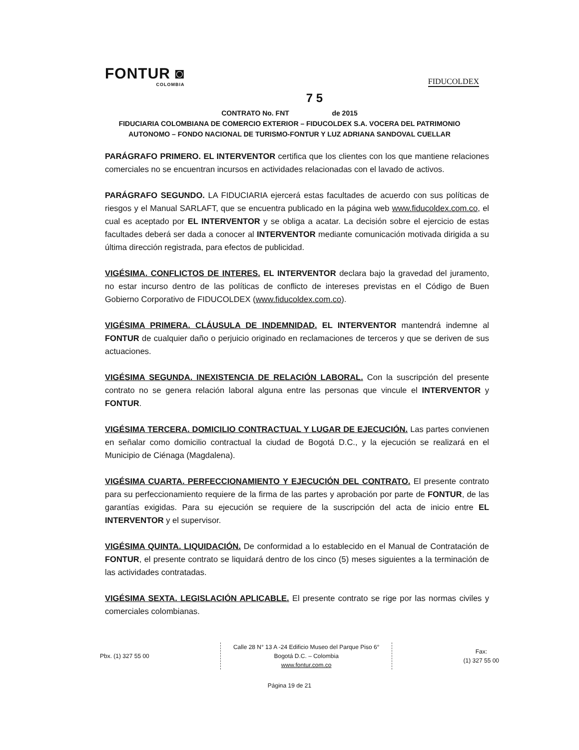FONTUR ◙
COLOMBIA
FIDUCOLDEX
7 5
CONTRATO No. FNT de 2015
FIDUCIARIA COLOMBIANA DE COMERCIO EXTERIOR – FIDUCOLDEX S.A. VOCERA DEL PATRIMONIO AUTONOMO – FONDO NACIONAL DE TURISMO-FONTUR Y LUZ ADRIANA SANDOVAL CUELLAR
PARÁGRAFO PRIMERO. EL INTERVENTOR certifica que los clientes con los que mantiene relaciones comerciales no se encuentran incursos en actividades relacionadas con el lavado de activos.
PARÁGRAFO SEGUNDO. LA FIDUCIARIA ejercerá estas facultades de acuerdo con sus políticas de riesgos y el Manual SARLAFT, que se encuentra publicado en la página web www.fiducoldex.com.co, el cual es aceptado por EL INTERVENTOR y se obliga a acatar. La decisión sobre el ejercicio de estas facultades deberá ser dada a conocer al INTERVENTOR mediante comunicación motivada dirigida a su última dirección registrada, para efectos de publicidad.
VIGÉSIMA. CONFLICTOS DE INTERES. EL INTERVENTOR declara bajo la gravedad del juramento, no estar incurso dentro de las políticas de conflicto de intereses previstas en el Código de Buen Gobierno Corporativo de FIDUCOLDEX (www.fiducoldex.com.co).
VIGÉSIMA PRIMERA. CLÁUSULA DE INDEMNIDAD. EL INTERVENTOR mantendrá indemne al FONTUR de cualquier daño o perjuicio originado en reclamaciones de terceros y que se deriven de sus actuaciones.
VIGÉSIMA SEGUNDA. INEXISTENCIA DE RELACIÓN LABORAL. Con la suscripción del presente contrato no se genera relación laboral alguna entre las personas que vincule el INTERVENTOR y FONTUR.
VIGÉSIMA TERCERA. DOMICILIO CONTRACTUAL Y LUGAR DE EJECUCIÓN. Las partes convienen en señalar como domicilio contractual la ciudad de Bogotá D.C., y la ejecución se realizará en el Municipio de Ciénaga (Magdalena).
VIGÉSIMA CUARTA. PERFECCIONAMIENTO Y EJECUCIÓN DEL CONTRATO. El presente contrato para su perfeccionamiento requiere de la firma de las partes y aprobación por parte de FONTUR, de las garantías exigidas. Para su ejecución se requiere de la suscripción del acta de inicio entre EL INTERVENTOR y el supervisor.
VIGÉSIMA QUINTA. LIQUIDACIÓN. De conformidad a lo establecido en el Manual de Contratación de FONTUR, el presente contrato se liquidará dentro de los cinco (5) meses siguientes a la terminación de las actividades contratadas.
VIGÉSIMA SEXTA. LEGISLACIÓN APLICABLE. El presente contrato se rige por las normas civiles y comerciales colombianas.
Pbx. (1) 327 55 00
Calle 28 N° 13 A -24 Edificio Museo del Parque Piso 6°
Bogotá D.C. – Colombia
www.fontur.com.co
Fax:
(1) 327 55 00
Página 19 de 21